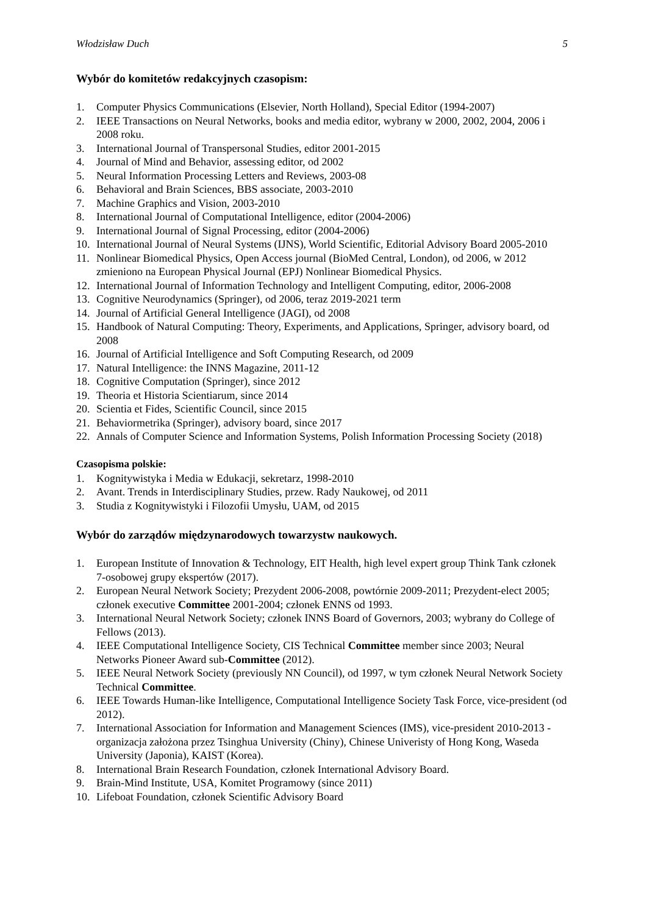Włodzisław Duch 5
Wybór do komitetów redakcyjnych czasopism:
1. Computer Physics Communications (Elsevier, North Holland), Special Editor (1994-2007)
2. IEEE Transactions on Neural Networks, books and media editor, wybrany w 2000, 2002, 2004, 2006 i 2008 roku.
3. International Journal of Transpersonal Studies, editor 2001-2015
4. Journal of Mind and Behavior, assessing editor, od 2002
5. Neural Information Processing Letters and Reviews, 2003-08
6. Behavioral and Brain Sciences, BBS associate, 2003-2010
7. Machine Graphics and Vision, 2003-2010
8. International Journal of Computational Intelligence, editor (2004-2006)
9. International Journal of Signal Processing, editor (2004-2006)
10. International Journal of Neural Systems (IJNS), World Scientific, Editorial Advisory Board 2005-2010
11. Nonlinear Biomedical Physics, Open Access journal (BioMed Central, London), od 2006, w 2012 zmieniono na European Physical Journal (EPJ) Nonlinear Biomedical Physics.
12. International Journal of Information Technology and Intelligent Computing, editor, 2006-2008
13. Cognitive Neurodynamics (Springer), od 2006, teraz 2019-2021 term
14. Journal of Artificial General Intelligence (JAGI), od 2008
15. Handbook of Natural Computing: Theory, Experiments, and Applications, Springer, advisory board, od 2008
16. Journal of Artificial Intelligence and Soft Computing Research, od 2009
17. Natural Intelligence: the INNS Magazine, 2011-12
18. Cognitive Computation (Springer), since 2012
19. Theoria et Historia Scientiarum, since 2014
20. Scientia et Fides, Scientific Council, since 2015
21. Behaviormetrika (Springer), advisory board, since 2017
22. Annals of Computer Science and Information Systems, Polish Information Processing Society (2018)
Czasopisma polskie:
1. Kognitywistyka i Media w Edukacji, sekretarz, 1998-2010
2. Avant. Trends in Interdisciplinary Studies, przew. Rady Naukowej, od 2011
3. Studia z Kognitywistyki i Filozofii Umysłu, UAM, od 2015
Wybór do zarządów międzynarodowych towarzystw naukowych.
1. European Institute of Innovation & Technology, EIT Health, high level expert group Think Tank członek 7-osobowej grupy ekspertów (2017).
2. European Neural Network Society; Prezydent 2006-2008, powtórnie 2009-2011; Prezydent-elect 2005; członek executive Committee 2001-2004; członek ENNS od 1993.
3. International Neural Network Society; członek INNS Board of Governors, 2003; wybrany do College of Fellows (2013).
4. IEEE Computational Intelligence Society, CIS Technical Committee member since 2003; Neural Networks Pioneer Award sub-Committee (2012).
5. IEEE Neural Network Society (previously NN Council), od 1997, w tym członek Neural Network Society Technical Committee.
6. IEEE Towards Human-like Intelligence, Computational Intelligence Society Task Force, vice-president (od 2012).
7. International Association for Information and Management Sciences (IMS), vice-president 2010-2013 - organizacja założona przez Tsinghua University (Chiny), Chinese Univeristy of Hong Kong, Waseda University (Japonia), KAIST (Korea).
8. International Brain Research Foundation, członek International Advisory Board.
9. Brain-Mind Institute, USA, Komitet Programowy (since 2011)
10. Lifeboat Foundation, członek Scientific Advisory Board